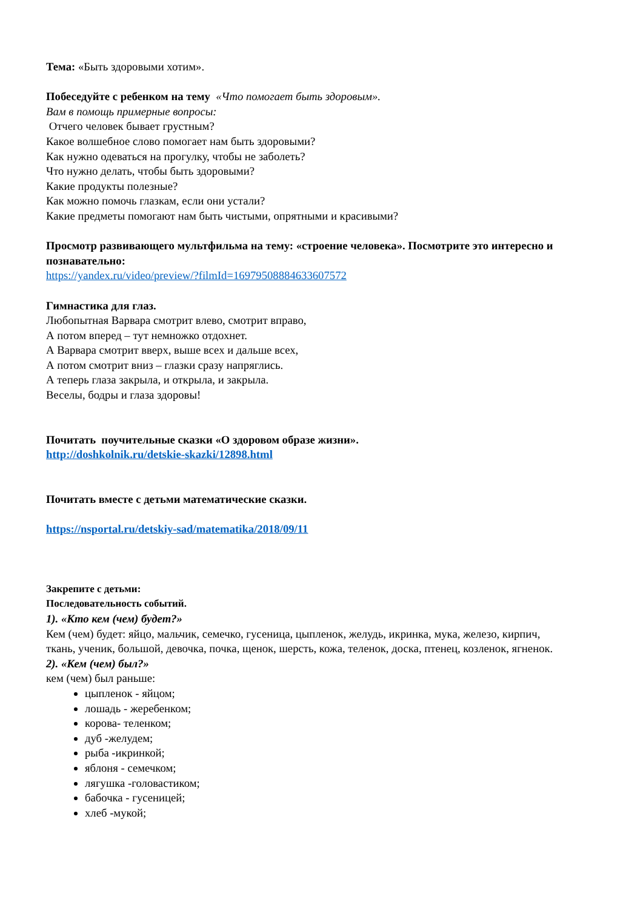Тема: «Быть здоровыми хотим».
Побеседуйте с ребенком на тему «Что помогает быть здоровым».
Вам в помощь примерные вопросы:
Отчего человек бывает грустным?
Какое волшебное слово помогает нам быть здоровыми?
Как нужно одеваться на прогулку, чтобы не заболеть?
Что нужно делать, чтобы быть здоровыми?
Какие продукты полезные?
Как можно помочь глазкам, если они устали?
Какие предметы помогают нам быть чистыми, опрятными и красивыми?
Просмотр развивающего мультфильма на тему: «строение человека». Посмотрите это интересно и познавательно:
https://yandex.ru/video/preview/?filmId=16979508884633607572
Гимнастика для глаз.
Любопытная Варвара смотрит влево, смотрит вправо,
А потом вперед – тут немножко отдохнет.
А Варвара смотрит вверх, выше всех и дальше всех,
А потом смотрит вниз – глазки сразу напряглись.
А теперь глаза закрыла, и открыла, и закрыла.
Веселы, бодры и глаза здоровы!
Почитать поучительные сказки «О здоровом образе жизни».
http://doshkolnik.ru/detskie-skazki/12898.html
Почитать вместе с детьми математические сказки.
https://nsportal.ru/detskiy-sad/matematika/2018/09/11
Закрепите с детьми:
Последовательность событий.
1). «Кто кем (чем) будет?»
Кем (чем) будет: яйцо, мальчик, семечко, гусеница, цыпленок, желудь, икринка, мука, железо, кирпич, ткань, ученик, большой, девочка, почка, щенок, шерсть, кожа, теленок, доска, птенец, козленок, ягненок.
2). «Кем (чем) был?»
кем (чем) был раньше:
цыпленок - яйцом;
лошадь - жеребенком;
корова- теленком;
дуб -желудем;
рыба -икринкой;
яблоня - семечком;
лягушка -головастиком;
бабочка - гусеницей;
хлеб -мукой;